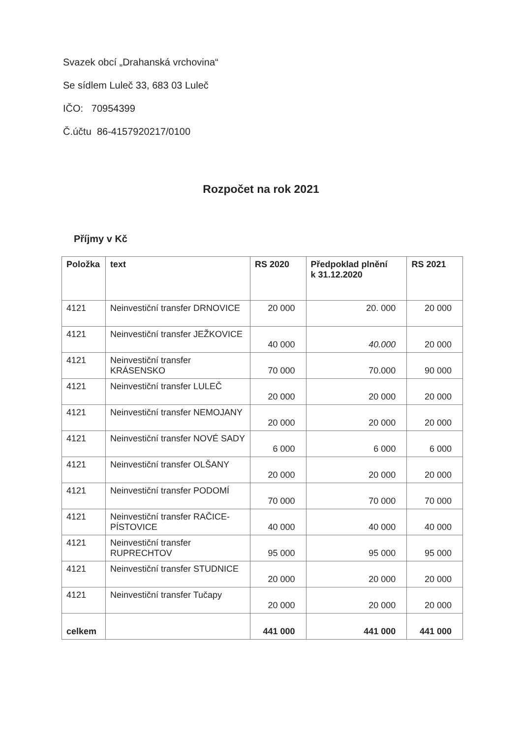Svazek obcí „Drahanská vrchovina“
Se sídlem Luleč 33, 683 03 Luleč
IČO: 70954399
Č.účtu 86-4157920217/0100
Rozpočet na rok 2021
Příjmy v Kč
| Položka | text | RS 2020 | Předpoklad plnění k 31.12.2020 | RS 2021 |
| --- | --- | --- | --- | --- |
| 4121 | Neinvestiční transfer DRNOVICE | 20 000 | 20. 000 | 20 000 |
| 4121 | Neinvestiční transfer JEŽKOVICE | 40 000 | 40.000 | 20 000 |
| 4121 | Neinvestiční transfer KRÁSENSKO | 70 000 | 70.000 | 90 000 |
| 4121 | Neinvestiční transfer LULEČ | 20 000 | 20 000 | 20 000 |
| 4121 | Neinvestiční transfer NEMOJANY | 20 000 | 20 000 | 20 000 |
| 4121 | Neinvestiční transfer NOVÉ SADY | 6 000 | 6 000 | 6 000 |
| 4121 | Neinvestiční transfer OLŠANY | 20 000 | 20 000 | 20 000 |
| 4121 | Neinvestiční transfer PODOMÍ | 70 000 | 70 000 | 70 000 |
| 4121 | Neinvestiční transfer RAČICE-PÍSTOVICE | 40 000 | 40 000 | 40 000 |
| 4121 | Neinvestiční transfer RUPRECHTOV | 95 000 | 95 000 | 95 000 |
| 4121 | Neinvestiční transfer STUDNICE | 20 000 | 20 000 | 20 000 |
| 4121 | Neinvestiční transfer Tučapy | 20 000 | 20 000 | 20 000 |
| celkem | | 441 000 | 441 000 | 441 000 |